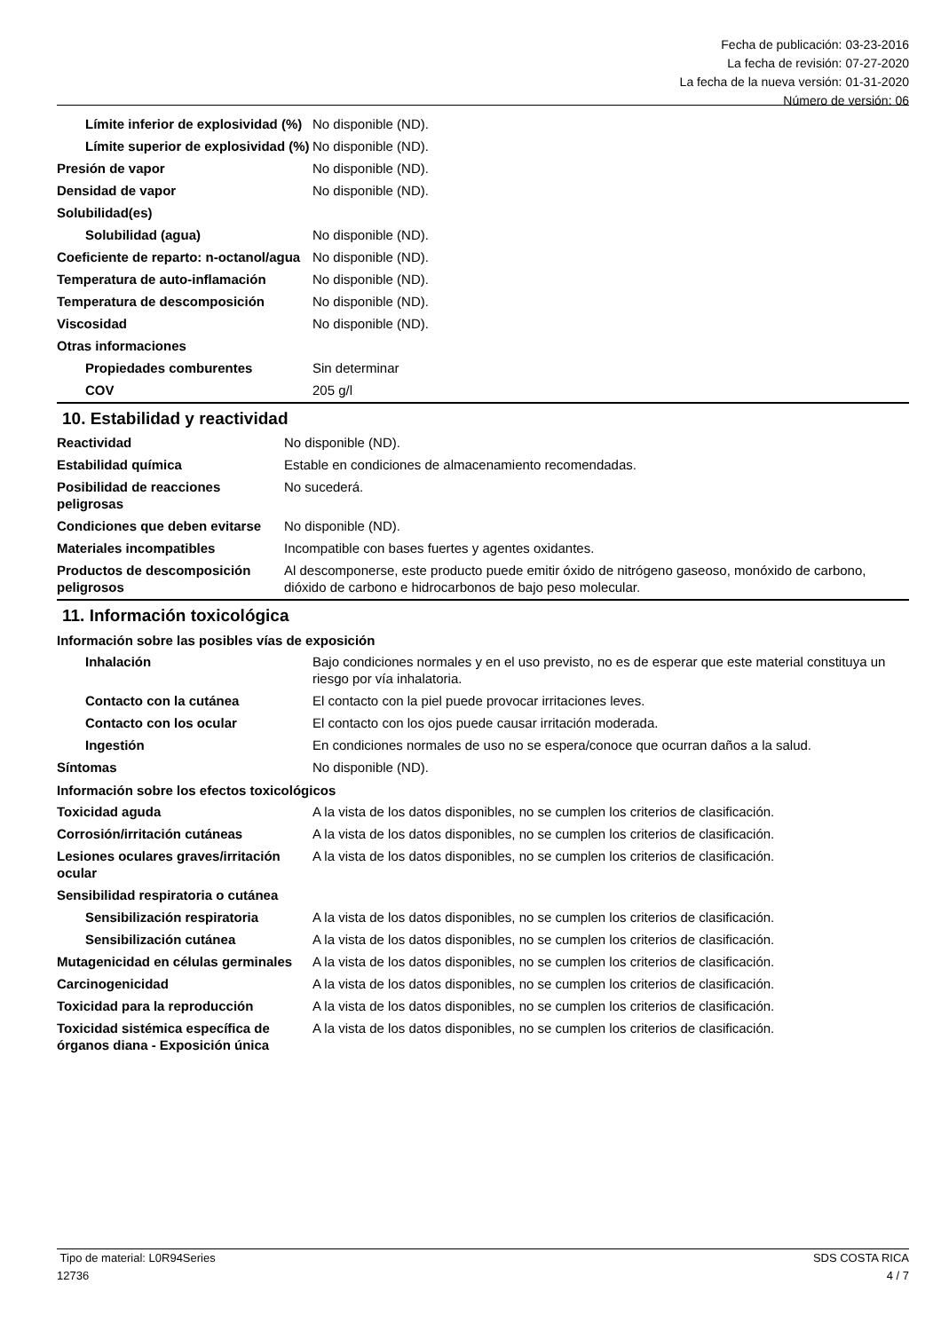Fecha de publicación: 03-23-2016
La fecha de revisión: 07-27-2020
La fecha de la nueva versión: 01-31-2020
Número de versión: 06
| Límite inferior de explosividad (%) | No disponible (ND). |
| Límite superior de explosividad (%) | No disponible (ND). |
| Presión de vapor | No disponible (ND). |
| Densidad de vapor | No disponible (ND). |
| Solubilidad(es) | |
| Solubilidad (agua) | No disponible (ND). |
| Coeficiente de reparto: n-octanol/agua | No disponible (ND). |
| Temperatura de auto-inflamación | No disponible (ND). |
| Temperatura de descomposición | No disponible (ND). |
| Viscosidad | No disponible (ND). |
| Otras informaciones | |
| Propiedades comburentes | Sin determinar |
| COV | 205 g/l |
10. Estabilidad y reactividad
| Reactividad | No disponible (ND). |
| Estabilidad química | Estable en condiciones de almacenamiento recomendadas. |
| Posibilidad de reacciones peligrosas | No sucederá. |
| Condiciones que deben evitarse | No disponible (ND). |
| Materiales incompatibles | Incompatible con bases fuertes y agentes oxidantes. |
| Productos de descomposición peligrosos | Al descomponerse, este producto puede emitir óxido de nitrógeno gaseoso, monóxido de carbono, dióxido de carbono e hidrocarbonos de bajo peso molecular. |
11. Información toxicológica
Información sobre las posibles vías de exposición
| Inhalación | Bajo condiciones normales y en el uso previsto, no es de esperar que este material constituya un riesgo por vía inhalatoria. |
| Contacto con la cutánea | El contacto con la piel puede provocar irritaciones leves. |
| Contacto con los ocular | El contacto con los ojos puede causar irritación moderada. |
| Ingestión | En condiciones normales de uso no se espera/conoce que ocurran daños a la salud. |
| Síntomas | No disponible (ND). |
Información sobre los efectos toxicológicos
| Toxicidad aguda | A la vista de los datos disponibles, no se cumplen los criterios de clasificación. |
| Corrosión/irritación cutáneas | A la vista de los datos disponibles, no se cumplen los criterios de clasificación. |
| Lesiones oculares graves/irritación ocular | A la vista de los datos disponibles, no se cumplen los criterios de clasificación. |
| Sensibilidad respiratoria o cutánea | |
| Sensibilización respiratoria | A la vista de los datos disponibles, no se cumplen los criterios de clasificación. |
| Sensibilización cutánea | A la vista de los datos disponibles, no se cumplen los criterios de clasificación. |
| Mutagenicidad en células germinales | A la vista de los datos disponibles, no se cumplen los criterios de clasificación. |
| Carcinogenicidad | A la vista de los datos disponibles, no se cumplen los criterios de clasificación. |
| Toxicidad para la reproducción | A la vista de los datos disponibles, no se cumplen los criterios de clasificación. |
| Toxicidad sistémica específica de órganos diana - Exposición única | A la vista de los datos disponibles, no se cumplen los criterios de clasificación. |
Tipo de material: L0R94Series
12736
SDS COSTA RICA
4 / 7